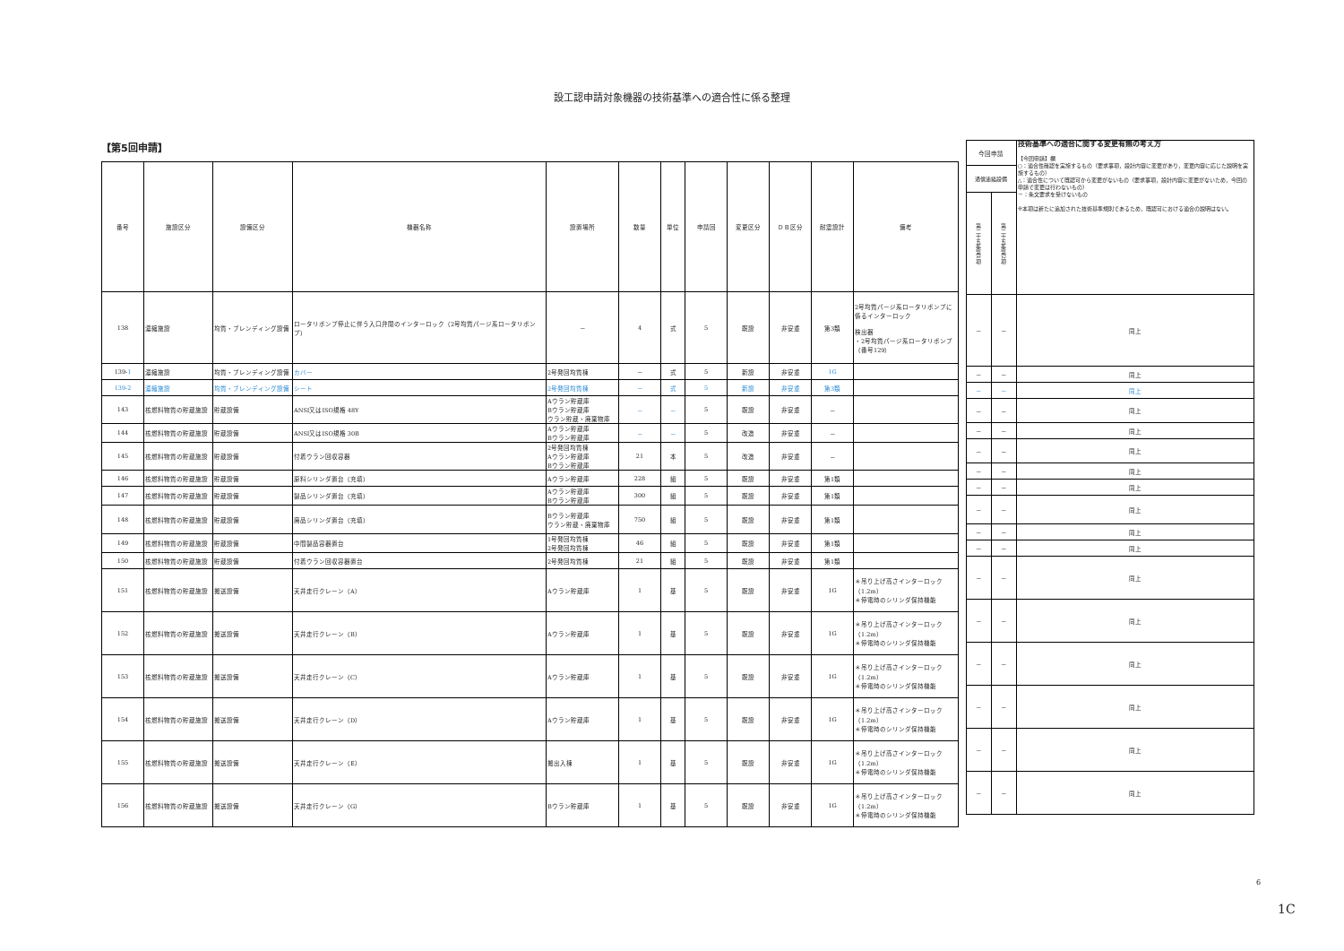設工認申請対象機器の技術基準への適合性に係る整理
【第5回申請】
| 番号 | 施設区分 | 設備区分 | 機器名称 | 設置場所 | 数量 | 単位 | 申請回 | 変更区分 | ＤＢ区分 | 耐震設計 | 備考 |
| --- | --- | --- | --- | --- | --- | --- | --- | --- | --- | --- | --- |
| 138 | 濃縮施設 | 均質・ブレンディング設備 | ロータリポンプ停止に伴う入口弁閉のインターロック（2号均質パージ系ロータリポンプ） | － | 4 | 式 | 5 | 既設 | 非安重 | 第3類 | 2号均質パージ系ロータリポンプに係るインターロック 検出器 ・2号均質パージ系ロータリポンプ（番号129） |
| 139- 1 | 濃縮施設 | 均質・ブレンディング設備 | カバー | 2号発回均質棟 | － | 式 | 5 | 新設 | 非安重 | 1G | |
| 139-2 | 濃縮施設 | 均質・ブレンディング設備 | シート | 2号発回均質棟 | － | 式 | 5 | 新設 | 非安重 | 第3類 | |
| 143 | 核燃料物質の貯蔵施設 | 貯蔵設備 | ANSI又はISO規格 48Y | Aウラン貯蔵庫 Bウラン貯蔵庫 ウラン貯蔵・廃棄物庫 | － | － | 5 | 既設 | 非安重 | － | |
| 144 | 核燃料物質の貯蔵施設 | 貯蔵設備 | ANSI又はISO規格 30B | Aウラン貯蔵庫 Bウラン貯蔵庫 | － | － | 5 | 改造 | 非安重 | － | |
| 145 | 核燃料物質の貯蔵施設 | 貯蔵設備 | 付着ウラン回収容器 | 2号発回均質棟 Aウラン貯蔵庫 Bウラン貯蔵庫 | 21 | 本 | 5 | 改造 | 非安重 | － | |
| 146 | 核燃料物質の貯蔵施設 | 貯蔵設備 | 原料シリンダ置台（充填） | Aウラン貯蔵庫 | 228 | 組 | 5 | 既設 | 非安重 | 第1類 | |
| 147 | 核燃料物質の貯蔵施設 | 貯蔵設備 | 製品シリンダ置台（充填） | Aウラン貯蔵庫 Bウラン貯蔵庫 | 300 | 組 | 5 | 既設 | 非安重 | 第1類 | |
| 148 | 核燃料物質の貯蔵施設 | 貯蔵設備 | 廃品シリンダ置台（充填） | Bウラン貯蔵庫 ウラン貯蔵・廃棄物庫 | 750 | 組 | 5 | 既設 | 非安重 | 第1類 | |
| 149 | 核燃料物質の貯蔵施設 | 貯蔵設備 | 中間製品容器置台 | 1号発回均質棟 2号発回均質棟 | 46 | 組 | 5 | 既設 | 非安重 | 第1類 | |
| 150 | 核燃料物質の貯蔵施設 | 貯蔵設備 | 付着ウラン回収容器置台 | 2号発回均質棟 | 21 | 組 | 5 | 既設 | 非安重 | 第1類 | |
| 151 | 核燃料物質の貯蔵施設 | 搬送設備 | 天井走行クレーン（A） | Aウラン貯蔵庫 | 1 | 基 | 5 | 既設 | 非安重 | 1G | ＊吊り上げ高さインターロック（1.2m） ＊停電時のシリンダ保持機能 |
| 152 | 核燃料物質の貯蔵施設 | 搬送設備 | 天井走行クレーン（B） | Aウラン貯蔵庫 | 1 | 基 | 5 | 既設 | 非安重 | 1G | ＊吊り上げ高さインターロック（1.2m） ＊停電時のシリンダ保持機能 |
| 153 | 核燃料物質の貯蔵施設 | 搬送設備 | 天井走行クレーン（C） | Aウラン貯蔵庫 | 1 | 基 | 5 | 既設 | 非安重 | 1G | ＊吊り上げ高さインターロック（1.2m） ＊停電時のシリンダ保持機能 |
| 154 | 核燃料物質の貯蔵施設 | 搬送設備 | 天井走行クレーン（D） | Aウラン貯蔵庫 | 1 | 基 | 5 | 既設 | 非安重 | 1G | ＊吊り上げ高さインターロック（1.2m） ＊停電時のシリンダ保持機能 |
| 155 | 核燃料物質の貯蔵施設 | 搬送設備 | 天井走行クレーン（E） | 搬出入棟 | 1 | 基 | 5 | 既設 | 非安重 | 1G | ＊吊り上げ高さインターロック（1.2m） ＊停電時のシリンダ保持機能 |
| 156 | 核燃料物質の貯蔵施設 | 搬送設備 | 天井走行クレーン（G） | Bウラン貯蔵庫 | 1 | 基 | 5 | 既設 | 非安重 | 1G | ＊吊り上げ高さインターロック（1.2m） ＊停電時のシリンダ保持機能 |
| 今回申請 | | 技術基準への適合に関する変更有無の考え方 【今回申請】欄 ○：適合性確認を実施するもの（要求事項，設計内容に変更があり，変更内容に応じた説明を実施するもの） △：適合性について既認可から変更がないもの（要求事項，設計内容に変更がないため，今回の申請で変更は行わないもの） －：条文要求を受けないもの ※本項は新たに追加された技術基準規則であるため，既認可における適合の説明はない。 |
| 通信連絡設備 | | |
| 第二十五条第1項 | 第二十五条第2項 | |
| － | － | 同上 |
| － | － | 同上 |
| － | － | 同上 |
| － | － | 同上 |
| － | － | 同上 |
| － | － | 同上 |
| － | － | 同上 |
| － | － | 同上 |
| － | － | 同上 |
| － | － | 同上 |
| － | － | 同上 |
| － | － | 同上 |
| － | － | 同上 |
| － | － | 同上 |
| － | － | 同上 |
| － | － | 同上 |
| － | － | 同上 |
6
1C